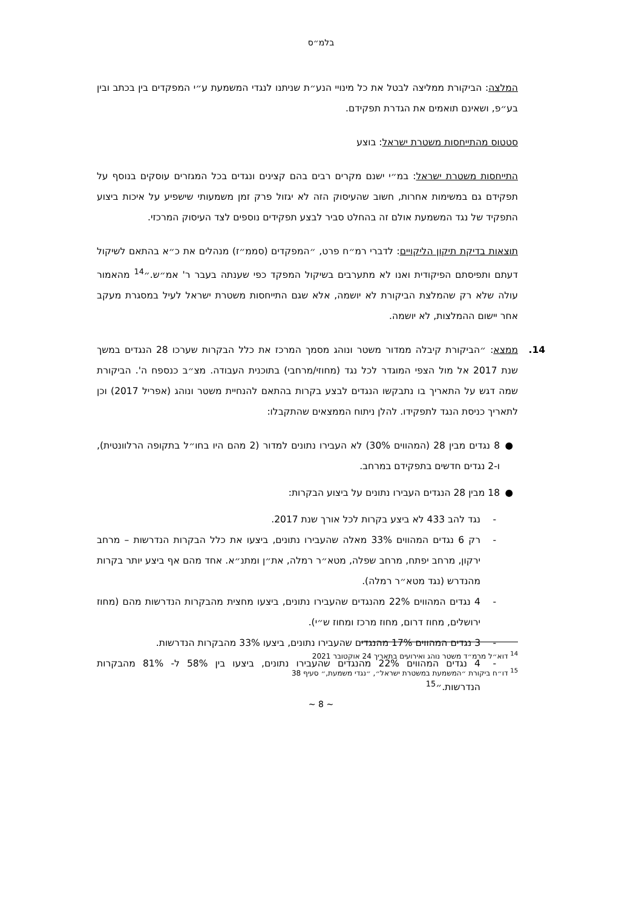בלמ״ס
המלצה: הביקורת ממליצה לבטל את כל מינויי הנע״ת שניתנו לנגדי המשמעת ע״י המפקדים בין בכתב ובין בע״פ, ושאינם תואמים את הגדרת תפקידם.
סטטוס מהתייחסות משטרת ישראל: בוצע
התייחסות משטרת ישראל: במ״י ישנם מקרים רבים בהם קצינים ונגדים בכל המגזרים עוסקים בנוסף על תפקידם גם במשימות אחרות, חשוב שהעיסוק הזה לא יגזול פרק זמן משמעותי שישפיע על איכות ביצוע התפקיד של נגד המשמעת אולם זה בהחלט סביר לבצע תפקידים נוספים לצד העיסוק המרכזי.
תוצאות בדיקת תיקון הליקויים: לדברי רמ״ח פרט, ״המפקדים (סממ״ז) מנהלים את כ״א בהתאם לשיקול דעתם ותפיסתם הפיקודית ואנו לא מתערבים בשיקול המפקד כפי שענתה בעבר ר' אמ״ש.״<sup>14</sup> מהאמור עולה שלא רק שהמלצת הביקורת לא יושמה, אלא שגם התייחסות משטרת ישראל לעיל במסגרת מעקב אחר יישום ההמלצות, לא יושמה.
14. ממצא: ״הביקורת קיבלה ממדור משטר ונוהג מסמך המרכז את כלל הבקרות שערכו 28 הנגדים במשך שנת 2017 אל מול הצפי המוגדר לכל נגד (מחוזי/מרחבי) בתוכנית העבודה. מצ״ב כנספח ה'. הביקורת שמה דגש על התאריך בו נתבקשו הנגדים לבצע בקרות בהתאם להנחיית משטר ונוהג (אפריל 2017) וכן לתאריך כניסת הנגד לתפקידו. להלן ניתוח הממצאים שהתקבלו:
● 8 נגדים מבין 28 (המהווים 30%) לא העבירו נתונים למדור (2 מהם היו בחו״ל בתקופה הרלוונטית), ו-2 נגדים חדשים בתפקידם במרחב.
● 18 מבין 28 הנגדים העבירו נתונים על ביצוע הבקרות:
- נגד להב 433 לא ביצע בקרות לכל אורך שנת 2017.
- רק 6 נגדים המהווים 33% מאלה שהעבירו נתונים, ביצעו את כלל הבקרות הנדרשות – מרחב ירקון, מרחב יפתח, מרחב שפלה, מטא״ר רמלה, את״ן ומתנ״א. אחד מהם אף ביצע יותר בקרות מהנדרש (נגד מטא״ר רמלה).
- 4 נגדים המהווים 22% מהנגדים שהעבירו נתונים, ביצעו מחצית מהבקרות הנדרשות מהם (מחוז ירושלים, מחוז דרום, מחוז מרכז ומחוז ש״י).
- 3 נגדים המהווים 17% מהנגדים שהעבירו נתונים, ביצעו 33% מהבקרות הנדרשות.
- 4 נגדים המהווים 22% מהנגדים שהעבירו נתונים, ביצעו בין 58% ל- 81% מהבקרות הנדרשות.״<sup>15</sup>
<sup>14</sup> דוא״ל מרמ״ד משטר נוהג ואירועים בתאריך 24 אוקטובר 2021
<sup>15</sup> דו״ח ביקורת ״המשמעת במשטרת ישראל״, ״נגדי משמעת,״ סעיף 38
~ 8 ~